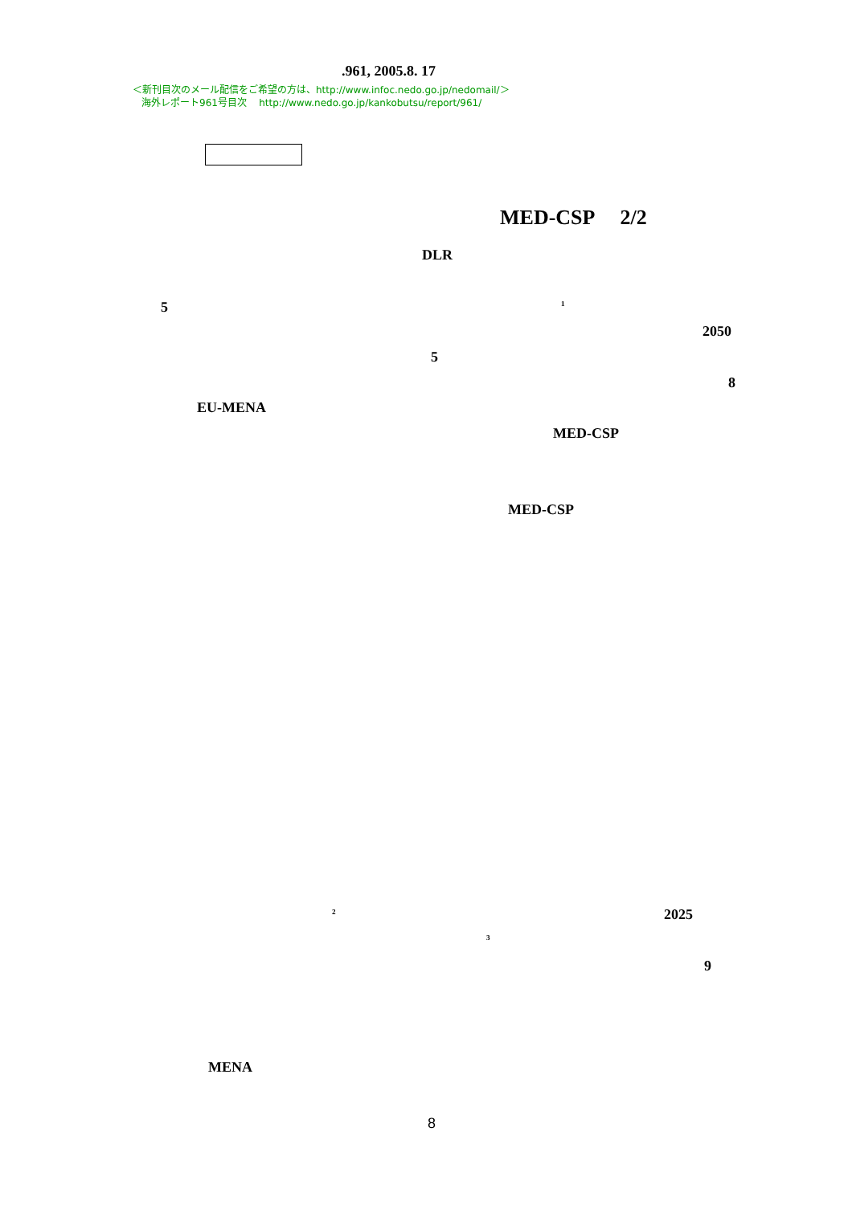.961, 2005.8. 17
＜新刊目次のメール配信をご希望の方は、http://www.infoc.nedo.go.jp/nedomail/＞
海外レポート961号目次 http://www.nedo.go.jp/kankobutsu/report/961/
MED-CSP 2/2
DLR
5 <sup>1</sup>
2050
5
8
EU-MENA
MED-CSP
MED-CSP
<sup>2</sup> 2025
<sup>3</sup>
9
MENA
8